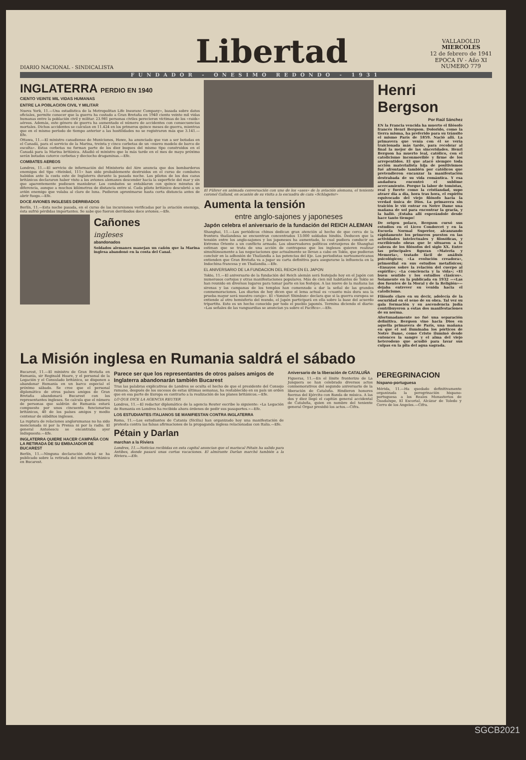DIARIO NACIONAL - SINDICALISTA
Libertad
VALLADOLID
MIERCOLES
12 de febrero de 1941
EPOCA IV - Año XI
NUMERO 779
FUNDADOR - ONESIMO REDONDO - 1931
INGLATERRA PERDIO EN 1940
CIENTO VEINTE MIL VIDAS HUMANAS
ENTRE LA POBLACION CIVIL Y MILITAR
Nueva York, 11.—Una estadística de la Metropolitan Life Insuranc Company», basada sobre datos oficiales, permite conocer que la guerra ha costado a Gran Bretaña en 1940 ciento veinte mil vidas humanas entre la población civil y militar. 23.981 personas civiles perecieron víctimas de los «raids» aéreos. Además, este género de guerra ha aumentado el número de accidentes con consecuencias mortales. Dichos accidentes se calculan en 11.424 en los primeros quince meses de guerra, mientras que en el mismo período de tiempo anterior a las hostilidades no se registraron más que 3.141.—Efe.
Ottawa, 11.—El ministro canadiense de Municiones, Howe, ha anunciado que van a ser botadas en el Canadá, para el servicio de la Marina, treinta y cinco corbetas de un «nuevo modelo de barco de escolta». Estas corbetas no forman parte de los diez buques del mismo tipo construidos en el Canadá para la Marina británica. Añadió el ministro que lo más tarde en el mes de mayo próximo serán botados catorce corbetas y dieciocho dragaminas.—Efe.
COMBATES AEREOS
Londres, 11.—El servicio de información del Ministerio del Aire anuncia que dos bombarderos enemigos del tipo «Heinkel, 111» han sido probablemente destruidos en el curso de combates habidos ante la costa este de Inglaterra durante la pasada noche. Los pilotos de los dos cazas británicos declararon haber visto a los aviones alemanes descender hacia la superficie del mar y sin que aparentemente pudiesen maniobrar. Los combates se entablaron con quince minutos de diferencia, aunque a muchos kilómetros de distancia entre sí. Cada piloto británico descubrió a un avión enemigo que volaba al claro de luna. Pudieron aproximarse hasta corta distancia antes de abrir fuego.—Efe.
DOCE AVIONES INGLESES DERRIBADOS
Berlín, 11.—Esta noche pasada, en el curso de las incursiones verificadas por la aviación enemiga, ésta sufrió pérdidas importantes. Se sabe que fueron derribados doce aviones.—Efe.
Cañones
ingleses
abandonados
Soldados alemanes manejan un cañón que la Marina inglesa abandonó en la costa del Canal.
El Führer en animada conversación con uno de los «ases» de la aviación alemana, el teniente coronel Galland, en ocasión de su visita a la escuadra de caza «Schlageter»
Aumenta la tensión
entre anglo-sajones y japoneses
Japón celebra el aniversario de la fundación del REICH ALEMAN
Shanghai, 11.—Los periódicos chinos dedican gran atención al hecho de que cerca de la frontera thailandesa se encuentran concentrados 13.000 soldados hindús. Deducen que la tensión entre los anglo-sajones y los japoneses ha aumentado, lo cual pudiera conducir en Extremo Oriente a un conflicto armado. Los observadores políticos extranjeros de Shanghai estiman que se trata de una acción de contrapeso que los ingleses quieren realizar simultáneamente a las negociaciones que actualmente se llevan a cabo en Tokio, que pudieran concluir en la adhesión de Thailandia a las potencias del Eje. Los periodistas norteamericanos entienden que Gran Bretaña va a jugar su carta definitiva para asegurarse la influencia en la Indochina francesa y en Thailandia.—Efe.
EL ANIVERSARIO DE LA FUNDACION DEL REICH EN EL JAPON
Tokio, 11.—El aniversario de la fundación del Reich alemán será festejado hoy en el Japón con numerosos cortejos y otras manifestaciones populares. Más de cien mil habitantes de Tokio se han reunido en diversos lugares para tomar parte en los festejos. A las nueve de la mañana las sirenas y las campanas de los templos han comenzado a dar la señal de las grandes conmemoraciones. Los diarios de hoy dicen que el lema actual es «cuanto más dura sea la prueba mayor será nuestro coraje». El «Yomiuri Shimbun» declara que si la guerra europea se extiende al otro hemisferio del mundo, el Japón participará en ella sobre la base del acuerdo tripartito. Esto es un hecho conocido por todo el pueblo japonés. Termina diciendo el diario: «Las señales de las vanguardias se anuncian ya sobre el Pacífico».—Efe.
Henri Bergson
Por Raúl Sánchez
EN la Francia vencida ha muerto el filósofo francés Henri Bergson. Dolorido, como la tierra misma, ha preferido para su tránsito el mismo París de 1859. Nació allí. La primavera que venía con él se vería traicionada más tarde, para recobrar al final la mejor de las sinceridades. Henri Bergson ha muerto leal, católico, con el catolicismo inconmovible y firme de los arrepentidos. El que atacó siempre toda acción materialista hija de positivismos fué afrontado también por católicos que pretendieron encauzar la manifestación destrabada de su vida romántica. Y esa andadura encontró el sublime acercamiento. Porque la labor de tomistas, real y fuerte como la cristiandad, supo atraer día a día, hora tras hora, el espíritu equivocado del viejo filósofo hacia la verdad única de Dios. La primavera sin traición le vió entrar en Notre Dame una mañana de sol para encontrar la gracia, y la halló. ¡Estaba allí esperándole desde hace tanto tiempo!
De origen polaco, Bergson cursó sus estudios en el Liceo Condorcet y en la Escuela Normal Superior, alcanzando rápidamente los primeros puestos en las actividades intelectuales y filosóficas, y escribiendo obras que le situaron a la cabeza de los filósofos del siglo XX. Entre las principales figuran «Materia y Memoria», tratado fácil de análisis psicológicos; «La evolución creadora», primordial en sus estudios metafísicos; «Ensayos sobre la relación del cuerpo al espíritu»; «La conciencia y la vida»; «El buen sentido y los estudios clásicos». Solamente en la publicada en 1932 —«Las dos fuentes de la Moral y de la Religión»— dejaba entrever su venida hacia el catolicismo.
Filósofo claro en su decir, adolecía de la oscuridad en el seno de su obra. Tal vez su gala formación y su ascendencia judía contribuyeron a estas dos manifestaciones de su norma.
Afortunadamente no fué una separación definitiva. Bergson vino hacia Dios en aquella primavera de París, una mañana en que el sol iluminaba los pórticos de Notre Dame, como Cristo iluminó desde entonces la sangre y el alma del viejo heterodoxo que acudió para lavar sus culpas en la pila del agua sagrada.
La Misión inglesa en Rumania saldrá el sábado
Bucarest, 11.—El ministro de Gran Bretaña en Rumania, sir Reginald Hoare, y el personal de la Legación y el Consulado británico, se disponen a abandonar Rumania en un barco especial el próximo sábado. Se cree que el personal diplomático de otros países amigos de Gran Bretaña abandonará Bucarest con los representantes ingleses. Se calcula que el número de personas que saldrán de Rumania estará compuesto por unos cincuenta funcionarios británicos, 40 de los países amigos y medio centenar de súbditos ingleses.
La ruptura de relaciones anglorumanas no ha sido mencionada ni por la Prensa ni por la radio. El general Antonescu se encontraba ayer indispuesto.—Efe.
INGLATERRA QUIERE HACER CAMPAÑA CON LA RETIRADA DE SU EMBAJADOR DE BUCAREST
Berlín, 11.—Ninguna declaración oficial se ha publicado sobre la retirada del ministro británico en Bucarest.
Parece ser que los representantes de otros países amigos de Inglaterra abandonarán también Bucarest
Tras las palabras explicativas de Londres se oculta el hecho de que el presidente del Consejo rumano, después de los sucesos de estas últimas semanas, ha restablecido en su país un orden que en esa parte de Europa es contrario a la realización de los planes británicos.—Efe.
LO QUE DICE LA AGENCIA REUTER
Londres, 11.—El redactor diplomático de la agencia Reuter escribe lo siguiente: «La Legación de Rumania en Londres ha recibido ahora órdenes de pedir sus pasaportes.»—Efe.
LOS ESTUDIANTES ITALIANOS SE MANIFIESTAN CONTRA INGLATERRA
Roma, 11.—Los estudiantes de Catania (Sicilia) han organizado hoy una manifestación de protesta contra las falsas afirmaciones de la propaganda inglesa relacionadas con Italia.—Efe.
Pétain y Darlan
marchan a la Riviera
Londres, 11.—Noticias recibidas en esta capital anuncian que el mariscal Pétain ha salido para Antibes, donde pasará unas cortas vacaciones. El almirante Darlan marchó también a la Riviera.—Efe.
Aniversario de la liberación de CATALUÑA
Figueras, 11.—En el límite fronterizo de La Junquera se han celebrado diversos actos conmemorativos del segundo aniversario de la liberación de Cataluña. Rindieron honores fuerzas del Ejército con Banda de música. A las dos y diez llegó el capitán general accidental de Cataluña, quien en nombre del teniente general Orgaz presidió los actos.—Cifra.
PEREGRINACION
hispano-portuguesa
Mérida, 11.—Ha quedado definitivamente organizada la peregrinación hispano-portuguesa a los Reales Monasterios de Guadalupe, El Escorial, Alcázar de Toledo y Cerro de los Angeles.—Cifra.
SGCB2021